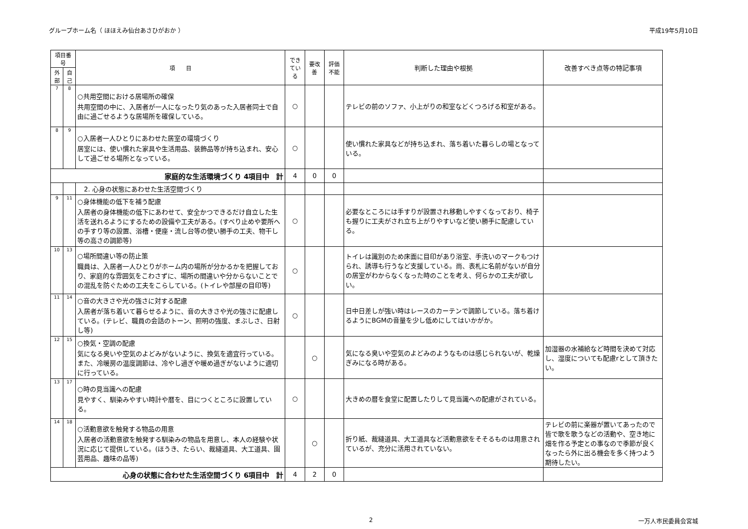グループホーム名（ ほほえみ仙台あさひがおか ） 平成19年5月10日
| 項目番号 | | 項 目 | できている | 要改善 | 評価不能 | 判断した理由や根拠 | 改善すべき点等の特記事項 |
| --- | --- | --- | --- | --- | --- | --- | --- |
| 外部 | 自己 | | | | | | |
| 7 | 8 | ○共用空間における居場所の確保 共用空間の中に、入居者が一人になったり気のあった入居者同士で自由に過ごせるような居場所を確保している。 | ○ | | | テレビの前のソファ、小上がりの和室などくつろげる和室がある。 | |
| 8 | 9 | ○入居者一人ひとりにあわせた居室の環境づくり 居室には、使い慣れた家具や生活用品、装飾品等が持ち込まれ、安心して過ごせる場所となっている。 | ○ | | | 使い慣れた家具などが持ち込まれ、落ち着いた暮らしの場となっている。 | |
| 家庭的な生活環境づくり 4項目中 計 | | | 4 | 0 | 0 | | |
| | | 2. 心身の状態にあわせた生活空間づくり | | | | | |
| 9 | 11 | ○身体機能の低下を補う配慮 入居者の身体機能の低下にあわせて、安全かつできるだけ自立した生活を送れるようにするための設備や工夫がある。(すべり止めや要所への手すり等の設置、浴槽・便座・流し台等の使い勝手の工夫、物干し等の高さの調節等) | ○ | | | 必要なところには手すりが設置され移動しやすくなっており、椅子も握りに工夫がされ立ち上がりやすいなど使い勝手に配慮している。 | |
| 10 | 13 | ○場所間違い等の防止策 職員は、入居者一人ひとりがホーム内の場所が分かるかを把握しており、家庭的な雰囲気をこわさずに、場所の間違いや分からないことでの混乱を防ぐための工夫をこらしている。(トイレや部屋の目印等) | ○ | | | トイレは識別のため床面に目印があり浴室、手洗いのマークもつけられ、誘導も行うなど支援している。尚、表札に名前がないが自分の居室がわからなくなった時のことを考え、何らかの工夫が欲しい。 | |
| 11 | 14 | ○音の大きさや光の強さに対する配慮 入居者が落ち着いて暮らせるように、音の大きさや光の強さに配慮している。(テレビ、職員の会話のトーン、照明の強度、まぶしさ、日射し等) | ○ | | | 日中日差しが強い時はレースのカーテンで調節している。落ち着けるようにBGMの音量を少し低めにしてはいかがか。 | |
| 12 | 15 | ○換気・空調の配慮 気になる臭いや空気のよどみがないように、換気を適宜行っている。また、冷暖房の温度調節は、冷やし過ぎや暖め過ぎがないように適切に行っている。 | | ○ | | 気になる臭いや空気のよどみのようなものは感じられないが、乾燥ぎみになる時がある。 | 加湿器の水補給など時間を決めて対応し、湿度についても配慮rとして頂きたい。 |
| 13 | 17 | ○時の見当識への配慮 見やすく、馴染みやすい時計や暦を、目につくところに設置している。 | ○ | | | 大きめの暦を食堂に配置したりして見当識への配慮がされている。 | |
| 14 | 18 | ○活動意欲を触発する物品の用意 入居者の活動意欲を触発する馴染みの物品を用意し、本人の経験や状況に応じて提供している。(ほうき、たらい、裁縫道具、大工道具、園芸用品、趣味の品等) | | ○ | | 折り紙、裁縫道具、大工道具など活動意欲をそそるものは用意されているが、充分に活用されていない。 | テレビの前に楽器が置いてあったので皆で歌を歌うなどの活動や、空き地に畑を作る予定との事なので季節が良くなったら外に出る機会を多く持つよう期待したい。 |
| 心身の状態に合わせた生活空間づくり 6項目中 計 | | | 4 | 2 | 0 | | |
2 一万人市民委員会宮城